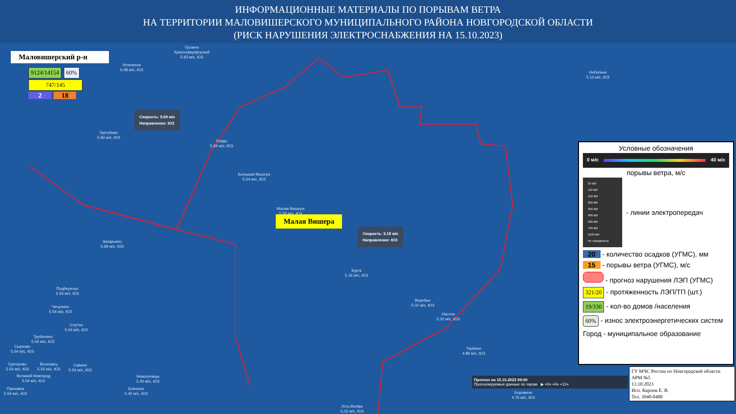ИНФОРМАЦИОННЫЕ МАТЕРИАЛЫ ПО ПОРЫВАМ ВЕТРА
НА ТЕРРИТОРИИ МАЛОВИШЕРСКОГО МУНИЦИПАЛЬНОГО РАЙОНА НОВГОРОДСКОЙ ОБЛАСТИ
(РИСК НАРУШЕНИЯ ЭЛЕКТРОСНАБЖЕНИЯ НА 15.10.2023)
Маловишерский р-н
9124/14154 60%
747/145
2 18
Успенское
6.08 м/с, ЮЗ
Грузино
Краснофарфорный
5.83 м/с, ЮЗ
Небольчи
5.13 м/с, ЮЗ
Трегубово
5.83 м/с, ЮЗ
Скорость: 5.69 м/с
Направление: ЮЗ
Гряды
5.69 м/с, ЮЗ
Большая Вишера
5.54 м/с, ЮЗ
Малая Вишера
5.30 м/с, ЮЗ
Малая Вишера
Скорость: 5.18 м/с
Направление: ЮЗ
Захарьино
5.69 м/с, ЮЗ
Бурга
5.16 м/с, ЮЗ
Подберезье
5.54 м/с, ЮЗ
Чечулино
5.54 м/с, ЮЗ
Веребье
5.02 м/с, ЮЗ
Оксочи
5.02 м/с, ЮЗ
Слутка
5.54 м/с, ЮЗ
Трубичино
5.54 м/с, ЮЗ
Сырково
5.54 м/с, ЮЗ
Торбино
4.89 м/с, ЮЗ
Григорово
5.54 м/с, ЮЗ
Волховец
5.54 м/с, ЮЗ
Савино
5.54 м/с, ЮЗ
Великий Новгород
5.54 м/с, ЮЗ
Новоселицы
5.40 м/с, ЮЗ
Панковка
5.54 м/с, ЮЗ
Божонка
5.40 м/с, ЮЗ
Боровичи
4.76 м/с, ЮЗ
Усть-Волма
5.02 м/с, ЮЗ
Прогноз на 15.10.2023 09:00
Прогнозируемые данные по часам ▶ +0ч +6ч +12ч
Условные обозначения
0 м/с 40 м/с
порывы ветра, м/с
35 кВт
110 кВт
150 кВт
220 кВт
350 кВт
400 кВт
500 кВт
750 кВт
1150 кВт
Не определено
- линии электропередач
20 - количество осадков (УГМС), мм
15 - порывы ветра (УГМС), м/с
- прогноз нарушения ЛЭП (УГМС)
321/20 - протяженность ЛЭП/ТП (шт.)
19/330 - кол-во домов /населения
60% - износ электроэнергетических систем
Город - муниципальное образование
ГУ МЧС России по Новгородской области
АРМ №5
13.10.2023
Исп. Карпов Е. В.
Тел. 3940-0400